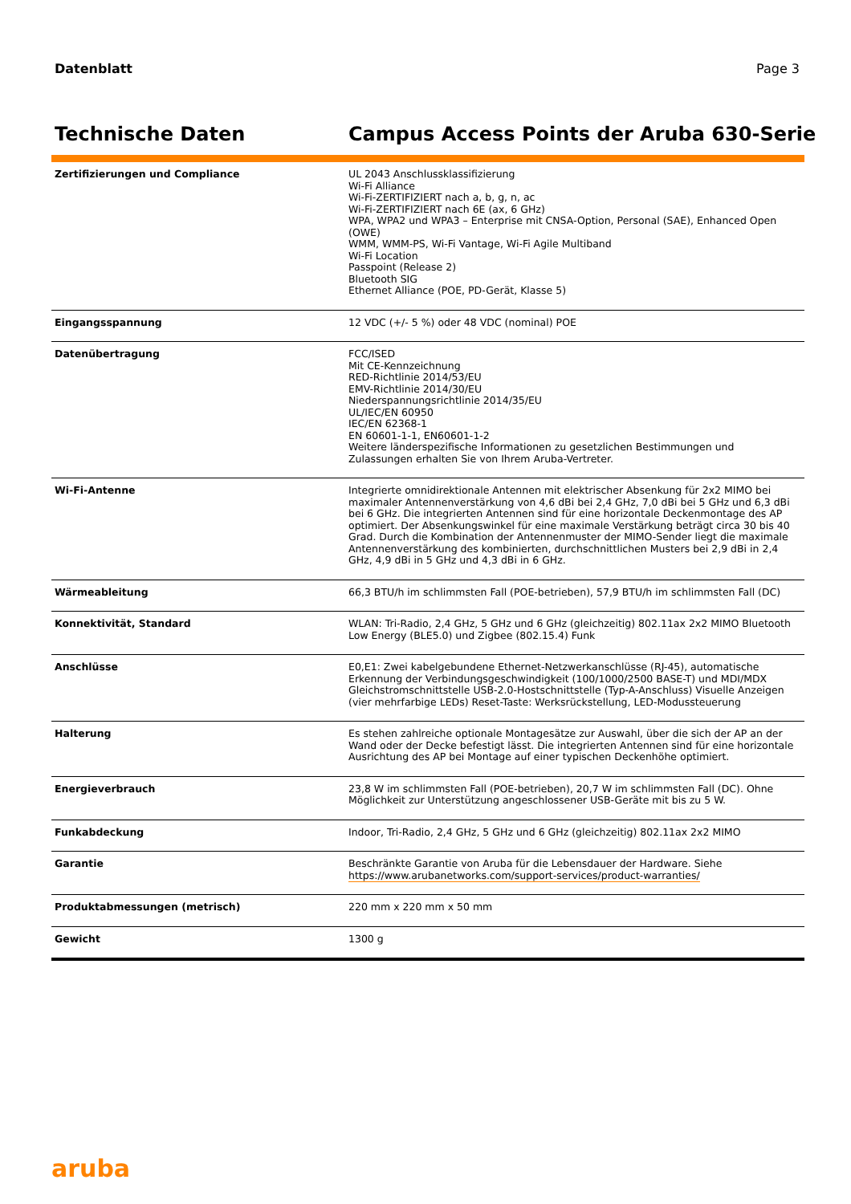Datenblatt Page 3
Technische Daten Campus Access Points der Aruba 630-Serie
| Zertifizierungen und Compliance | UL 2043 Anschlussklassifizierung Wi-Fi Alliance Wi-Fi-ZERTIFIZIERT nach a, b, g, n, ac Wi-Fi-ZERTIFIZIERT nach 6E (ax, 6 GHz) WPA, WPA2 und WPA3 – Enterprise mit CNSA-Option, Personal (SAE), Enhanced Open (OWE) WMM, WMM-PS, Wi-Fi Vantage, Wi-Fi Agile Multiband Wi-Fi Location Passpoint (Release 2) Bluetooth SIG Ethernet Alliance (POE, PD-Gerät, Klasse 5) |
| Eingangsspannung | 12 VDC (+/- 5 %) oder 48 VDC (nominal) POE |
| Datenübertragung | FCC/ISED Mit CE-Kennzeichnung RED-Richtlinie 2014/53/EU EMV-Richtlinie 2014/30/EU Niederspannungsrichtlinie 2014/35/EU UL/IEC/EN 60950 IEC/EN 62368-1 EN 60601-1-1, EN60601-1-2 Weitere länderspezifische Informationen zu gesetzlichen Bestimmungen und Zulassungen erhalten Sie von Ihrem Aruba-Vertreter. |
| Wi-Fi-Antenne | Integrierte omnidirektionale Antennen mit elektrischer Absenkung für 2x2 MIMO bei maximaler Antennenverstärkung von 4,6 dBi bei 2,4 GHz, 7,0 dBi bei 5 GHz und 6,3 dBi bei 6 GHz. Die integrierten Antennen sind für eine horizontale Deckenmontage des AP optimiert. Der Absenkungswinkel für eine maximale Verstärkung beträgt circa 30 bis 40 Grad. Durch die Kombination der Antennenmuster der MIMO-Sender liegt die maximale Antennenverstärkung des kombinierten, durchschnittlichen Musters bei 2,9 dBi in 2,4 GHz, 4,9 dBi in 5 GHz und 4,3 dBi in 6 GHz. |
| Wärmeableitung | 66,3 BTU/h im schlimmsten Fall (POE-betrieben), 57,9 BTU/h im schlimmsten Fall (DC) |
| Konnektivität, Standard | WLAN: Tri-Radio, 2,4 GHz, 5 GHz und 6 GHz (gleichzeitig) 802.11ax 2x2 MIMO Bluetooth Low Energy (BLE5.0) und Zigbee (802.15.4) Funk |
| Anschlüsse | E0,E1: Zwei kabelgebundene Ethernet-Netzwerkanschlüsse (RJ-45), automatische Erkennung der Verbindungsgeschwindigkeit (100/1000/2500 BASE-T) und MDI/MDX Gleichstromschnittstelle USB-2.0-Hostschnittstelle (Typ-A-Anschluss) Visuelle Anzeigen (vier mehrfarbige LEDs) Reset-Taste: Werksrückstellung, LED-Modussteuerung |
| Halterung | Es stehen zahlreiche optionale Montagesätze zur Auswahl, über die sich der AP an der Wand oder der Decke befestigt lässt. Die integrierten Antennen sind für eine horizontale Ausrichtung des AP bei Montage auf einer typischen Deckenhöhe optimiert. |
| Energieverbrauch | 23,8 W im schlimmsten Fall (POE-betrieben), 20,7 W im schlimmsten Fall (DC). Ohne Möglichkeit zur Unterstützung angeschlossener USB-Geräte mit bis zu 5 W. |
| Funkabdeckung | Indoor, Tri-Radio, 2,4 GHz, 5 GHz und 6 GHz (gleichzeitig) 802.11ax 2x2 MIMO |
| Garantie | Beschränkte Garantie von Aruba für die Lebensdauer der Hardware. Siehe https://www.arubanetworks.com/support-services/product-warranties/ |
| Produktabmessungen (metrisch) | 220 mm x 220 mm x 50 mm |
| Gewicht | 1300 g |
aruba